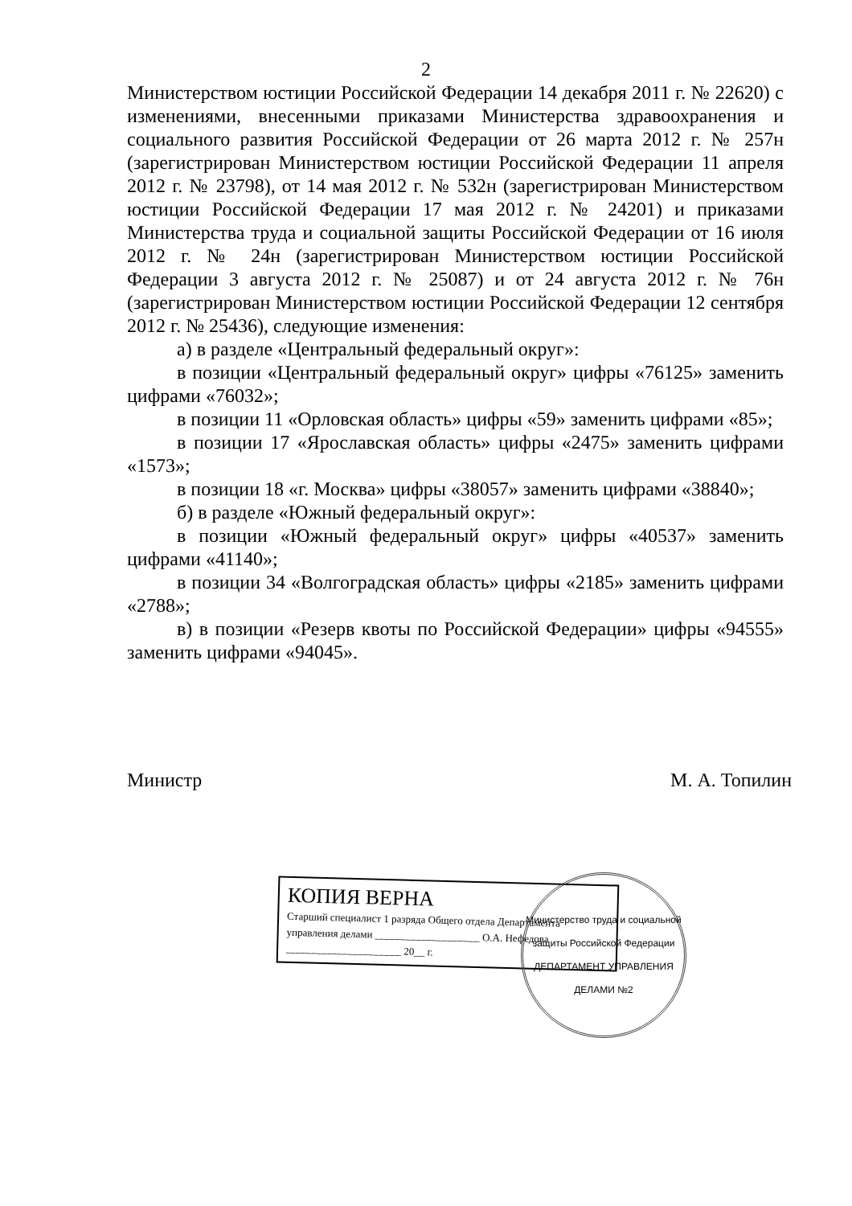2
Министерством юстиции Российской Федерации 14 декабря 2011 г. № 22620) с изменениями, внесенными приказами Министерства здравоохранения и социального развития Российской Федерации от 26 марта 2012 г. № 257н (зарегистрирован Министерством юстиции Российской Федерации 11 апреля 2012 г. № 23798), от 14 мая 2012 г. № 532н (зарегистрирован Министерством юстиции Российской Федерации 17 мая 2012 г. № 24201) и приказами Министерства труда и социальной защиты Российской Федерации от 16 июля 2012 г. № 24н (зарегистрирован Министерством юстиции Российской Федерации 3 августа 2012 г. № 25087) и от 24 августа 2012 г. № 76н (зарегистрирован Министерством юстиции Российской Федерации 12 сентября 2012 г. № 25436), следующие изменения:
а) в разделе «Центральный федеральный округ»:
в позиции «Центральный федеральный округ» цифры «76125» заменить цифрами «76032»;
в позиции 11 «Орловская область» цифры «59» заменить цифрами «85»;
в позиции 17 «Ярославская область» цифры «2475» заменить цифрами «1573»;
в позиции 18 «г. Москва» цифры «38057» заменить цифрами «38840»;
б) в разделе «Южный федеральный округ»:
в позиции «Южный федеральный округ» цифры «40537» заменить цифрами «41140»;
в позиции 34 «Волгоградская область» цифры «2185» заменить цифрами «2788»;
в) в позиции «Резерв квоты по Российской Федерации» цифры «94555» заменить цифрами «94045».
Министр М. А. Топилин
КОПИЯ ВЕРНА
Старший специалист 1 разряда Общего отдела Департамента
управления делами ____________________ О.А. Нефедова
______________________ 20__ г.
Министерство труда и социальной защиты Российской Федерации
ДЕПАРТАМЕНТ УПРАВЛЕНИЯ ДЕЛАМИ №2